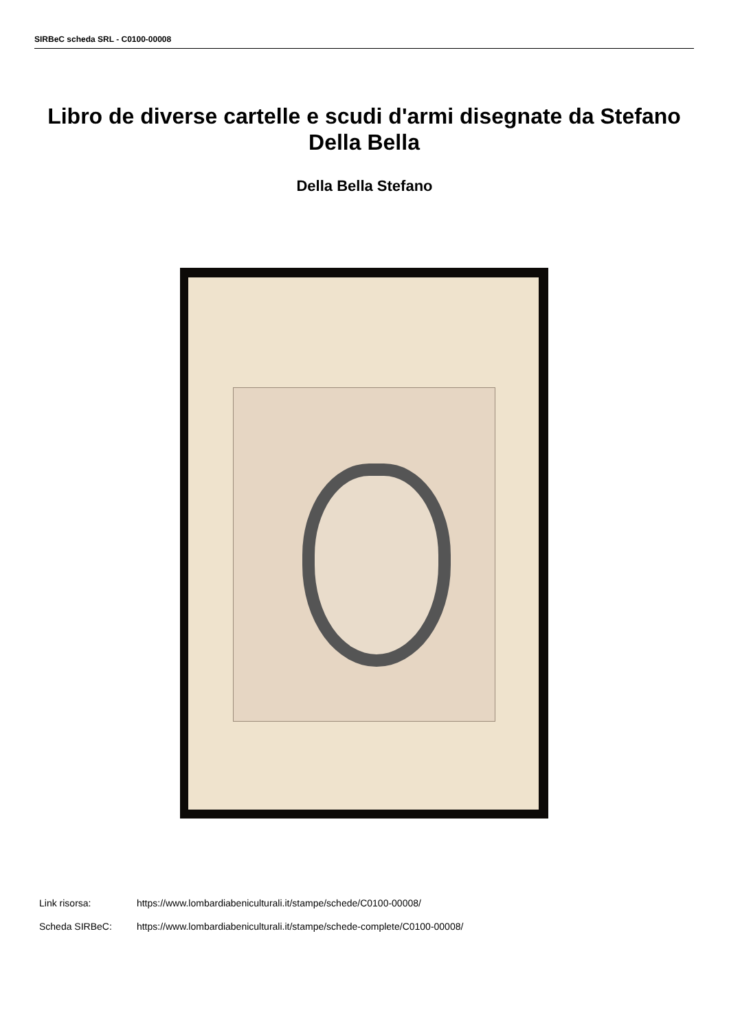SIRBeC scheda SRL - C0100-00008
Libro de diverse cartelle e scudi d'armi disegnate da Stefano Della Bella
Della Bella Stefano
Link risorsa: https://www.lombardiabeniculturali.it/stampe/schede/C0100-00008/
Scheda SIRBeC: https://www.lombardiabeniculturali.it/stampe/schede-complete/C0100-00008/